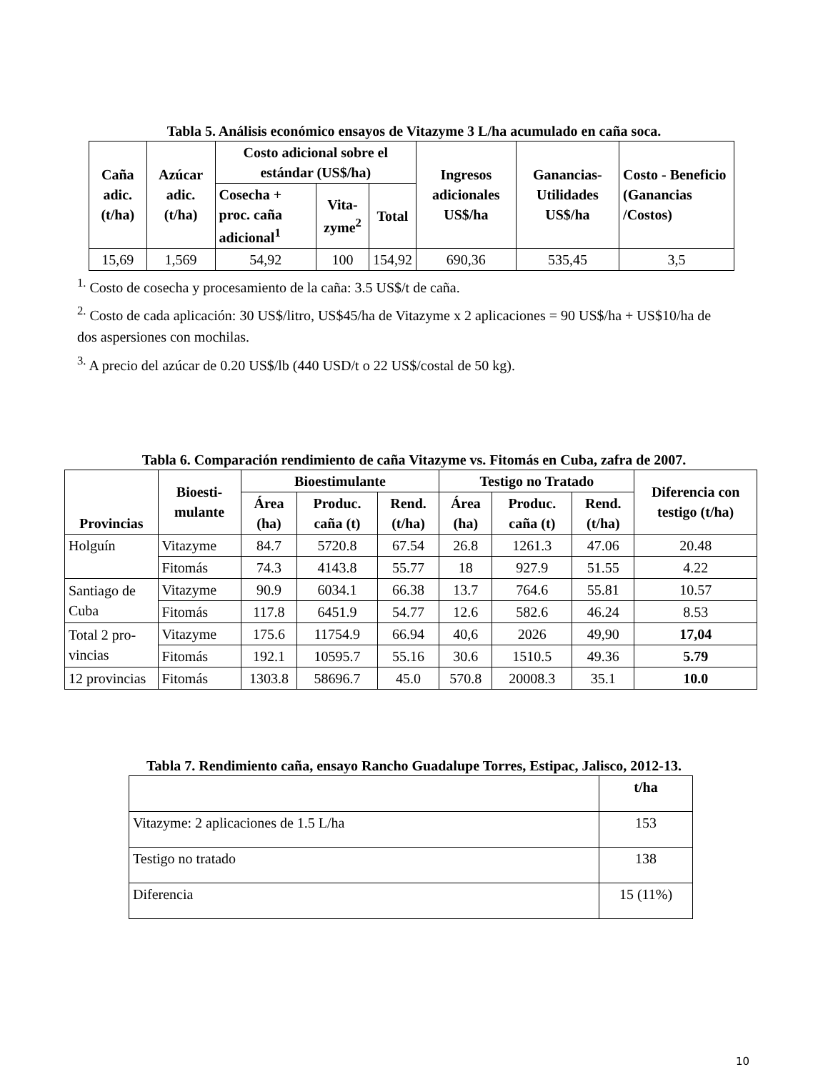Tabla 5. Análisis económico ensayos de Vitazyme 3 L/ha acumulado en caña soca.
| Caña adic. (t/ha) | Azúcar adic. (t/ha) | Costo adicional sobre el estándar (US$/ha) | | | Ingresos adicionales US$/ha | Ganancias-Utilidades US$/ha | Costo - Beneficio (Ganancias /Costos) |
| --- | --- | --- | --- | --- | --- | --- | --- |
| | | Cosecha + proc. caña adicional<sup>1</sup> | Vita-zyme<sup>2</sup> | Total | | | |
| 15,69 | 1,569 | 54,92 | 100 | 154,92 | 690,36 | 535,45 | 3,5 |
<sup>1.</sup> Costo de cosecha y procesamiento de la caña: 3.5 US$/t de caña.
<sup>2.</sup> Costo de cada aplicación: 30 US$/litro, US$45/ha de Vitazyme x 2 aplicaciones = 90 US$/ha + US$10/ha de dos aspersiones con mochilas.
<sup>3.</sup> A precio del azúcar de 0.20 US$/lb (440 USD/t o 22 US$/costal de 50 kg).
Tabla 6. Comparación rendimiento de caña Vitazyme vs. Fitomás en Cuba, zafra de 2007.
| Provincias | Bioesti-mulante | Bioestimulante | | | Testigo no Tratado | | | Diferencia con testigo (t/ha) |
| --- | --- | --- | --- | --- | --- | --- | --- | --- |
| | | Área (ha) | Produc. caña (t) | Rend. (t/ha) | Área (ha) | Produc. caña (t) | Rend. (t/ha) | |
| Holguín | Vitazyme | 84.7 | 5720.8 | 67.54 | 26.8 | 1261.3 | 47.06 | 20.48 |
| | Fitomás | 74.3 | 4143.8 | 55.77 | 18 | 927.9 | 51.55 | 4.22 |
| Santiago de Cuba | Vitazyme | 90.9 | 6034.1 | 66.38 | 13.7 | 764.6 | 55.81 | 10.57 |
| | Fitomás | 117.8 | 6451.9 | 54.77 | 12.6 | 582.6 | 46.24 | 8.53 |
| Total 2 pro-vincias | Vitazyme | 175.6 | 11754.9 | 66.94 | 40,6 | 2026 | 49,90 | 17,04 |
| | Fitomás | 192.1 | 10595.7 | 55.16 | 30.6 | 1510.5 | 49.36 | 5.79 |
| 12 provincias | Fitomás | 1303.8 | 58696.7 | 45.0 | 570.8 | 20008.3 | 35.1 | 10.0 |
Tabla 7. Rendimiento caña, ensayo Rancho Guadalupe Torres, Estipac, Jalisco, 2012-13.
| | t/ha |
| Vitazyme: 2 aplicaciones de 1.5 L/ha | 153 |
| Testigo no tratado | 138 |
| Diferencia | 15 (11%) |
10